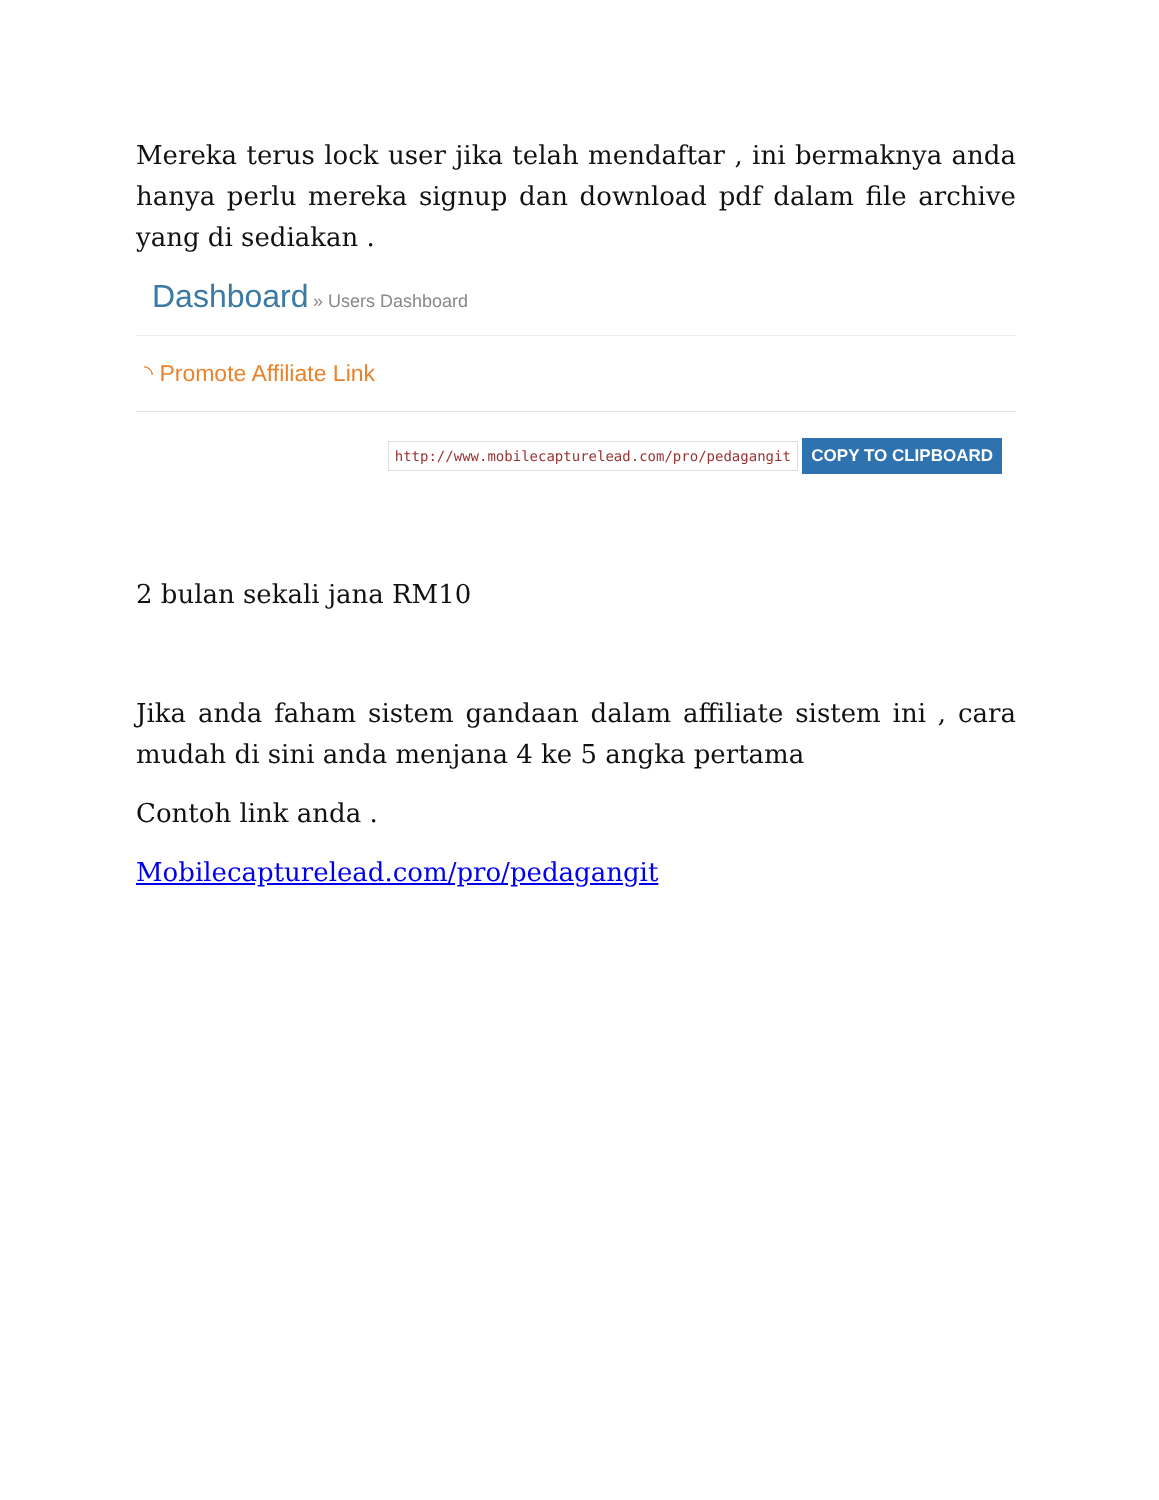Mereka terus lock user jika telah mendaftar , ini bermaknya anda hanya perlu mereka signup dan download pdf dalam file archive yang di sediakan .
Dashboard » Users Dashboard
◝ Promote Affiliate Link
http://www.mobilecapturelead.com/pro/pedagangit COPY TO CLIPBOARD
2 bulan sekali jana RM10
Jika anda faham sistem gandaan dalam affiliate sistem ini , cara mudah di sini anda menjana 4 ke 5 angka pertama
Contoh link anda .
Mobilecapturelead.com/pro/pedagangit